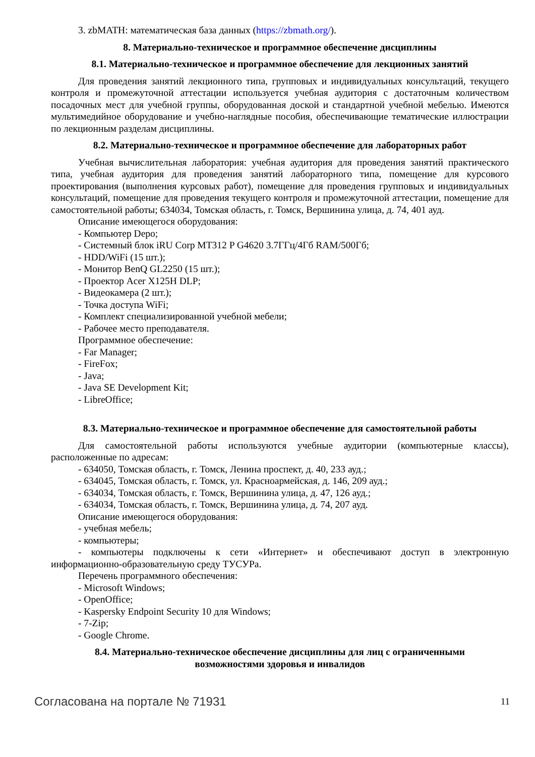3. zbMATH: математическая база данных (https://zbmath.org/).
8. Материально-техническое и программное обеспечение дисциплины
8.1. Материально-техническое и программное обеспечение для лекционных занятий
Для проведения занятий лекционного типа, групповых и индивидуальных консультаций, текущего контроля и промежуточной аттестации используется учебная аудитория с достаточным количеством посадочных мест для учебной группы, оборудованная доской и стандартной учебной мебелью. Имеются мультимедийное оборудование и учебно-наглядные пособия, обеспечивающие тематические иллюстрации по лекционным разделам дисциплины.
8.2. Материально-техническое и программное обеспечение для лабораторных работ
Учебная вычислительная лаборатория: учебная аудитория для проведения занятий практического типа, учебная аудитория для проведения занятий лабораторного типа, помещение для курсового проектирования (выполнения курсовых работ), помещение для проведения групповых и индивидуальных консультаций, помещение для проведения текущего контроля и промежуточной аттестации, помещение для самостоятельной работы; 634034, Томская область, г. Томск, Вершинина улица, д. 74, 401 ауд.
Описание имеющегося оборудования:
- Компьютер Depo;
- Системный блок iRU Corp MT312 P G4620 3.7ГГц/4Гб RAM/500Гб;
- HDD/WiFi (15 шт.);
- Монитор BenQ GL2250 (15 шт.);
- Проектор Acer X125H DLP;
- Видеокамера (2 шт.);
- Точка доступа WiFi;
- Комплект специализированной учебной мебели;
- Рабочее место преподавателя.
Программное обеспечение:
- Far Manager;
- FireFox;
- Java;
- Java SE Development Kit;
- LibreOffice;
8.3. Материально-техническое и программное обеспечение для самостоятельной работы
Для самостоятельной работы используются учебные аудитории (компьютерные классы), расположенные по адресам:
- 634050, Томская область, г. Томск, Ленина проспект, д. 40, 233 ауд.;
- 634045, Томская область, г. Томск, ул. Красноармейская, д. 146, 209 ауд.;
- 634034, Томская область, г. Томск, Вершинина улица, д. 47, 126 ауд.;
- 634034, Томская область, г. Томск, Вершинина улица, д. 74, 207 ауд.
Описание имеющегося оборудования:
- учебная мебель;
- компьютеры;
- компьютеры подключены к сети «Интернет» и обеспечивают доступ в электронную информационно-образовательную среду ТУСУРа.
Перечень программного обеспечения:
- Microsoft Windows;
- OpenOffice;
- Kaspersky Endpoint Security 10 для Windows;
- 7-Zip;
- Google Chrome.
8.4. Материально-техническое обеспечение дисциплины для лиц с ограниченными
возможностями здоровья и инвалидов
Согласована на портале № 71931 11